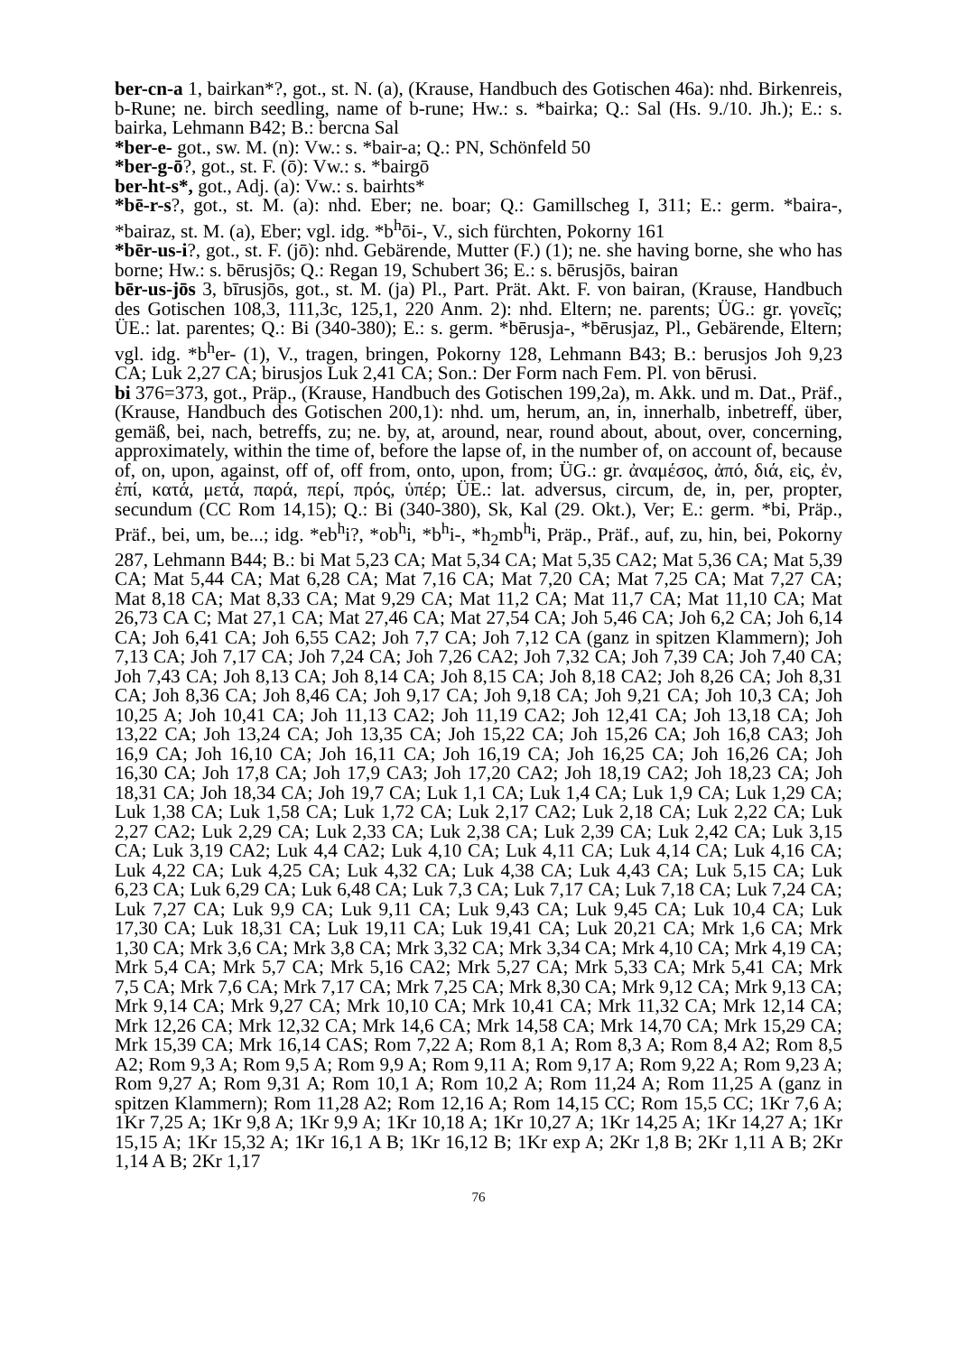ber-cn-a 1, bairkan*?, got., st. N. (a), (Krause, Handbuch des Gotischen 46a): nhd. Birkenreis, b-Rune; ne. birch seedling, name of b-rune; Hw.: s. *bairka; Q.: Sal (Hs. 9./10. Jh.); E.: s. bairka, Lehmann B42; B.: bercna Sal
*ber-e- got., sw. M. (n): Vw.: s. *bair-a; Q.: PN, Schönfeld 50
*ber-g-ō?, got., st. F. (ō): Vw.: s. *bairgō
ber-ht-s*, got., Adj. (a): Vw.: s. bairhts*
*bē-r-s?, got., st. M. (a): nhd. Eber; ne. boar; Q.: Gamillscheg I, 311; E.: germ. *baira-, *bairaz, st. M. (a), Eber; vgl. idg. *b<sup>h</sup>ōi-, V., sich fürchten, Pokorny 161
*bēr-us-i?, got., st. F. (jō): nhd. Gebärende, Mutter (F.) (1); ne. she having borne, she who has borne; Hw.: s. bērusjōs; Q.: Regan 19, Schubert 36; E.: s. bērusjōs, bairan
bēr-us-jōs 3, bīrusjōs, got., st. M. (ja) Pl., Part. Prät. Akt. F. von bairan, (Krause, Handbuch des Gotischen 108,3, 111,3c, 125,1, 220 Anm. 2): nhd. Eltern; ne. parents; ÜG.: gr. γονεῖς; ÜE.: lat. parentes; Q.: Bi (340-380); E.: s. germ. *bērusja-, *bērusjaz, Pl., Gebärende, Eltern; vgl. idg. *b<sup>h</sup>er- (1), V., tragen, bringen, Pokorny 128, Lehmann B43; B.: berusjos Joh 9,23 CA; Luk 2,27 CA; birusjos Luk 2,41 CA; Son.: Der Form nach Fem. Pl. von bērusi.
bi 376=373, got., Präp., (Krause, Handbuch des Gotischen 199,2a), m. Akk. und m. Dat., Präf., (Krause, Handbuch des Gotischen 200,1): nhd. um, herum, an, in, innerhalb, inbetreff, über, gemäß, bei, nach, betreffs, zu; ne. by, at, around, near, round about, about, over, concerning, approximately, within the time of, before the lapse of, in the number of, on account of, because of, on, upon, against, off of, off from, onto, upon, from; ÜG.: gr. ἀναμέσος, ἀπό, διά, εἰς, ἐν, ἐπί, κατά, μετά, παρά, περί, πρός, ὑπέρ; ÜE.: lat. adversus, circum, de, in, per, propter, secundum (CC Rom 14,15); Q.: Bi (340-380), Sk, Kal (29. Okt.), Ver; E.: germ. *bi, Präp., Präf., bei, um, be...; idg. *eb<sup>h</sup>i?, *ob<sup>h</sup>i, *b<sup>h</sup>i-, *h<sub>2</sub>mb<sup>h</sup>i, Präp., Präf., auf, zu, hin, bei, Pokorny 287, Lehmann B44; B.: bi Mat 5,23 CA; Mat 5,34 CA; Mat 5,35 CA2; Mat 5,36 CA; Mat 5,39 CA; Mat 5,44 CA; Mat 6,28 CA; Mat 7,16 CA; Mat 7,20 CA; Mat 7,25 CA; Mat 7,27 CA; Mat 8,18 CA; Mat 8,33 CA; Mat 9,29 CA; Mat 11,2 CA; Mat 11,7 CA; Mat 11,10 CA; Mat 26,73 CA C; Mat 27,1 CA; Mat 27,46 CA; Mat 27,54 CA; Joh 5,46 CA; Joh 6,2 CA; Joh 6,14 CA; Joh 6,41 CA; Joh 6,55 CA2; Joh 7,7 CA; Joh 7,12 CA (ganz in spitzen Klammern); Joh 7,13 CA; Joh 7,17 CA; Joh 7,24 CA; Joh 7,26 CA2; Joh 7,32 CA; Joh 7,39 CA; Joh 7,40 CA; Joh 7,43 CA; Joh 8,13 CA; Joh 8,14 CA; Joh 8,15 CA; Joh 8,18 CA2; Joh 8,26 CA; Joh 8,31 CA; Joh 8,36 CA; Joh 8,46 CA; Joh 9,17 CA; Joh 9,18 CA; Joh 9,21 CA; Joh 10,3 CA; Joh 10,25 A; Joh 10,41 CA; Joh 11,13 CA2; Joh 11,19 CA2; Joh 12,41 CA; Joh 13,18 CA; Joh 13,22 CA; Joh 13,24 CA; Joh 13,35 CA; Joh 15,22 CA; Joh 15,26 CA; Joh 16,8 CA3; Joh 16,9 CA; Joh 16,10 CA; Joh 16,11 CA; Joh 16,19 CA; Joh 16,25 CA; Joh 16,26 CA; Joh 16,30 CA; Joh 17,8 CA; Joh 17,9 CA3; Joh 17,20 CA2; Joh 18,19 CA2; Joh 18,23 CA; Joh 18,31 CA; Joh 18,34 CA; Joh 19,7 CA; Luk 1,1 CA; Luk 1,4 CA; Luk 1,9 CA; Luk 1,29 CA; Luk 1,38 CA; Luk 1,58 CA; Luk 1,72 CA; Luk 2,17 CA2; Luk 2,18 CA; Luk 2,22 CA; Luk 2,27 CA2; Luk 2,29 CA; Luk 2,33 CA; Luk 2,38 CA; Luk 2,39 CA; Luk 2,42 CA; Luk 3,15 CA; Luk 3,19 CA2; Luk 4,4 CA2; Luk 4,10 CA; Luk 4,11 CA; Luk 4,14 CA; Luk 4,16 CA; Luk 4,22 CA; Luk 4,25 CA; Luk 4,32 CA; Luk 4,38 CA; Luk 4,43 CA; Luk 5,15 CA; Luk 6,23 CA; Luk 6,29 CA; Luk 6,48 CA; Luk 7,3 CA; Luk 7,17 CA; Luk 7,18 CA; Luk 7,24 CA; Luk 7,27 CA; Luk 9,9 CA; Luk 9,11 CA; Luk 9,43 CA; Luk 9,45 CA; Luk 10,4 CA; Luk 17,30 CA; Luk 18,31 CA; Luk 19,11 CA; Luk 19,41 CA; Luk 20,21 CA; Mrk 1,6 CA; Mrk 1,30 CA; Mrk 3,6 CA; Mrk 3,8 CA; Mrk 3,32 CA; Mrk 3,34 CA; Mrk 4,10 CA; Mrk 4,19 CA; Mrk 5,4 CA; Mrk 5,7 CA; Mrk 5,16 CA2; Mrk 5,27 CA; Mrk 5,33 CA; Mrk 5,41 CA; Mrk 7,5 CA; Mrk 7,6 CA; Mrk 7,17 CA; Mrk 7,25 CA; Mrk 8,30 CA; Mrk 9,12 CA; Mrk 9,13 CA; Mrk 9,14 CA; Mrk 9,27 CA; Mrk 10,10 CA; Mrk 10,41 CA; Mrk 11,32 CA; Mrk 12,14 CA; Mrk 12,26 CA; Mrk 12,32 CA; Mrk 14,6 CA; Mrk 14,58 CA; Mrk 14,70 CA; Mrk 15,29 CA; Mrk 15,39 CA; Mrk 16,14 CAS; Rom 7,22 A; Rom 8,1 A; Rom 8,3 A; Rom 8,4 A2; Rom 8,5 A2; Rom 9,3 A; Rom 9,5 A; Rom 9,9 A; Rom 9,11 A; Rom 9,17 A; Rom 9,22 A; Rom 9,23 A; Rom 9,27 A; Rom 9,31 A; Rom 10,1 A; Rom 10,2 A; Rom 11,24 A; Rom 11,25 A (ganz in spitzen Klammern); Rom 11,28 A2; Rom 12,16 A; Rom 14,15 CC; Rom 15,5 CC; 1Kr 7,6 A; 1Kr 7,25 A; 1Kr 9,8 A; 1Kr 9,9 A; 1Kr 10,18 A; 1Kr 10,27 A; 1Kr 14,25 A; 1Kr 14,27 A; 1Kr 15,15 A; 1Kr 15,32 A; 1Kr 16,1 A B; 1Kr 16,12 B; 1Kr exp A; 2Kr 1,8 B; 2Kr 1,11 A B; 2Kr 1,14 A B; 2Kr 1,17
76